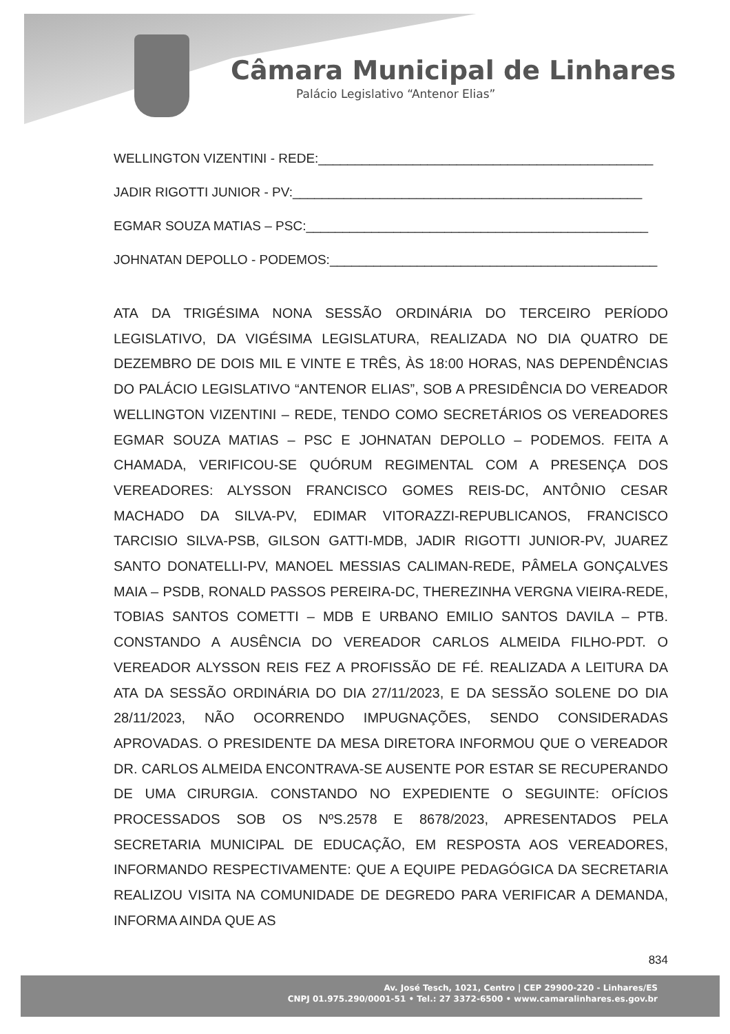Câmara Municipal de Linhares
Palácio Legislativo “Antenor Elias”
WELLINGTON VIZENTINI - REDE:______________________________________________
JADIR RIGOTTI JUNIOR - PV:________________________________________________
EGMAR SOUZA MATIAS – PSC:_______________________________________________
JOHNATAN DEPOLLO - PODEMOS:_____________________________________________
ATA DA TRIGÉSIMA NONA SESSÃO ORDINÁRIA DO TERCEIRO PERÍODO LEGISLATIVO, DA VIGÉSIMA LEGISLATURA, REALIZADA NO DIA QUATRO DE DEZEMBRO DE DOIS MIL E VINTE E TRÊS, ÀS 18:00 HORAS, NAS DEPENDÊNCIAS DO PALÁCIO LEGISLATIVO “ANTENOR ELIAS”, SOB A PRESIDÊNCIA DO VEREADOR WELLINGTON VIZENTINI – REDE, TENDO COMO SECRETÁRIOS OS VEREADORES EGMAR SOUZA MATIAS – PSC E JOHNATAN DEPOLLO – PODEMOS. FEITA A CHAMADA, VERIFICOU-SE QUÓRUM REGIMENTAL COM A PRESENÇA DOS VEREADORES: ALYSSON FRANCISCO GOMES REIS-DC, ANTÔNIO CESAR MACHADO DA SILVA-PV, EDIMAR VITORAZZI-REPUBLICANOS, FRANCISCO TARCISIO SILVA-PSB, GILSON GATTI-MDB, JADIR RIGOTTI JUNIOR-PV, JUAREZ SANTO DONATELLI-PV, MANOEL MESSIAS CALIMAN-REDE, PÂMELA GONÇALVES MAIA – PSDB, RONALD PASSOS PEREIRA-DC, THEREZINHA VERGNA VIEIRA-REDE, TOBIAS SANTOS COMETTI – MDB E URBANO EMILIO SANTOS DAVILA – PTB. CONSTANDO A AUSÊNCIA DO VEREADOR CARLOS ALMEIDA FILHO-PDT. O VEREADOR ALYSSON REIS FEZ A PROFISSÃO DE FÉ. REALIZADA A LEITURA DA ATA DA SESSÃO ORDINÁRIA DO DIA 27/11/2023, E DA SESSÃO SOLENE DO DIA 28/11/2023, NÃO OCORRENDO IMPUGNAÇÕES, SENDO CONSIDERADAS APROVADAS. O PRESIDENTE DA MESA DIRETORA INFORMOU QUE O VEREADOR DR. CARLOS ALMEIDA ENCONTRAVA-SE AUSENTE POR ESTAR SE RECUPERANDO DE UMA CIRURGIA. CONSTANDO NO EXPEDIENTE O SEGUINTE: OFÍCIOS PROCESSADOS SOB OS NºS.2578 E 8678/2023, APRESENTADOS PELA SECRETARIA MUNICIPAL DE EDUCAÇÃO, EM RESPOSTA AOS VEREADORES, INFORMANDO RESPECTIVAMENTE: QUE A EQUIPE PEDAGÓGICA DA SECRETARIA REALIZOU VISITA NA COMUNIDADE DE DEGREDO PARA VERIFICAR A DEMANDA, INFORMA AINDA QUE AS
834
Av. José Tesch, 1021, Centro | CEP 29900-220 - Linhares/ES
CNPJ 01.975.290/0001-51 • Tel.: 27 3372-6500 • www.camaralinhares.es.gov.br